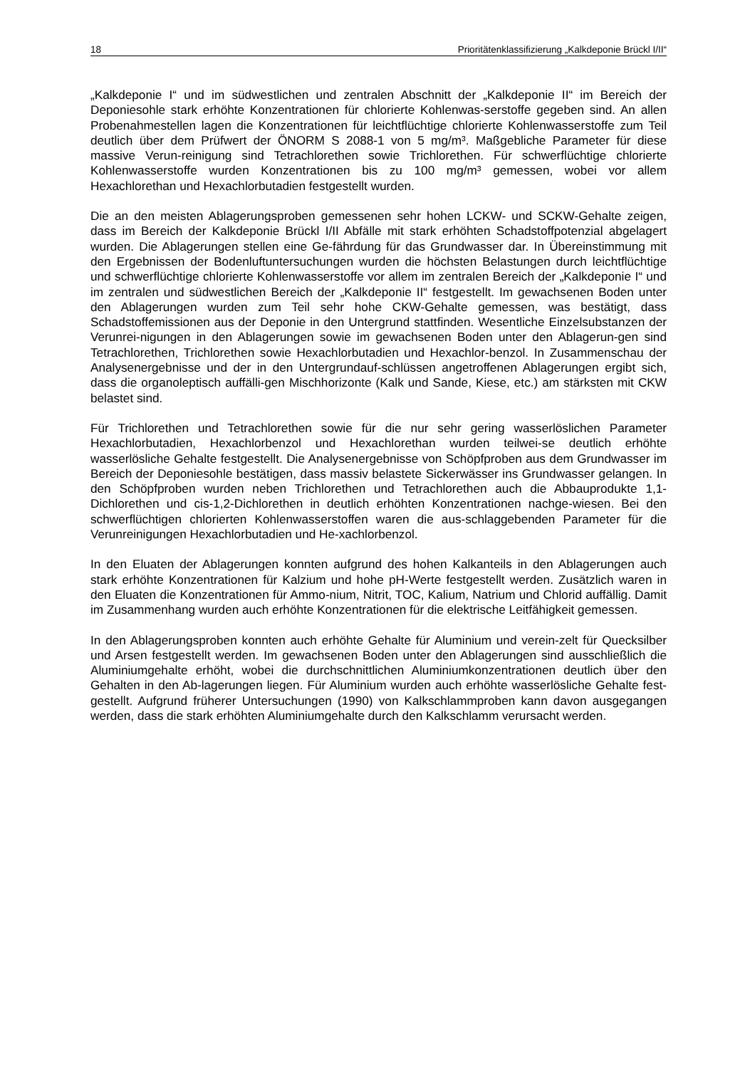18 Prioritätenklassifizierung „Kalkdeponie Brückl I/II“
„Kalkdeponie I“ und im südwestlichen und zentralen Abschnitt der „Kalkdeponie II“ im Bereich der Deponiesohle stark erhöhte Konzentrationen für chlorierte Kohlenwas-serstoffe gegeben sind. An allen Probenahmestellen lagen die Konzentrationen für leichtflüchtige chlorierte Kohlenwasserstoffe zum Teil deutlich über dem Prüfwert der ÖNORM S 2088-1 von 5 mg/m³. Maßgebliche Parameter für diese massive Verun-reinigung sind Tetrachlorethen sowie Trichlorethen. Für schwerflüchtige chlorierte Kohlenwasserstoffe wurden Konzentrationen bis zu 100 mg/m³ gemessen, wobei vor allem Hexachlorethan und Hexachlorbutadien festgestellt wurden.
Die an den meisten Ablagerungsproben gemessenen sehr hohen LCKW- und SCKW-Gehalte zeigen, dass im Bereich der Kalkdeponie Brückl I/II Abfälle mit stark erhöhten Schadstoffpotenzial abgelagert wurden. Die Ablagerungen stellen eine Ge-fährdung für das Grundwasser dar. In Übereinstimmung mit den Ergebnissen der Bodenluftuntersuchungen wurden die höchsten Belastungen durch leichtflüchtige und schwerflüchtige chlorierte Kohlenwasserstoffe vor allem im zentralen Bereich der „Kalkdeponie I“ und im zentralen und südwestlichen Bereich der „Kalkdeponie II“ festgestellt. Im gewachsenen Boden unter den Ablagerungen wurden zum Teil sehr hohe CKW-Gehalte gemessen, was bestätigt, dass Schadstoffemissionen aus der Deponie in den Untergrund stattfinden. Wesentliche Einzelsubstanzen der Verunrei-nigungen in den Ablagerungen sowie im gewachsenen Boden unter den Ablagerun-gen sind Tetrachlorethen, Trichlorethen sowie Hexachlorbutadien und Hexachlor-benzol. In Zusammenschau der Analysenergebnisse und der in den Untergrundauf-schlüssen angetroffenen Ablagerungen ergibt sich, dass die organoleptisch auffälli-gen Mischhorizonte (Kalk und Sande, Kiese, etc.) am stärksten mit CKW belastet sind.
Für Trichlorethen und Tetrachlorethen sowie für die nur sehr gering wasserlöslichen Parameter Hexachlorbutadien, Hexachlorbenzol und Hexachlorethan wurden teilwei-se deutlich erhöhte wasserlösliche Gehalte festgestellt. Die Analysenergebnisse von Schöpfproben aus dem Grundwasser im Bereich der Deponiesohle bestätigen, dass massiv belastete Sickerwässer ins Grundwasser gelangen. In den Schöpfproben wurden neben Trichlorethen und Tetrachlorethen auch die Abbauprodukte 1,1-Dichlorethen und cis-1,2-Dichlorethen in deutlich erhöhten Konzentrationen nachge-wiesen. Bei den schwerflüchtigen chlorierten Kohlenwasserstoffen waren die aus-schlaggebenden Parameter für die Verunreinigungen Hexachlorbutadien und He-xachlorbenzol.
In den Eluaten der Ablagerungen konnten aufgrund des hohen Kalkanteils in den Ablagerungen auch stark erhöhte Konzentrationen für Kalzium und hohe pH-Werte festgestellt werden. Zusätzlich waren in den Eluaten die Konzentrationen für Ammo-nium, Nitrit, TOC, Kalium, Natrium und Chlorid auffällig. Damit im Zusammenhang wurden auch erhöhte Konzentrationen für die elektrische Leitfähigkeit gemessen.
In den Ablagerungsproben konnten auch erhöhte Gehalte für Aluminium und verein-zelt für Quecksilber und Arsen festgestellt werden. Im gewachsenen Boden unter den Ablagerungen sind ausschließlich die Aluminiumgehalte erhöht, wobei die durchschnittlichen Aluminiumkonzentrationen deutlich über den Gehalten in den Ab-lagerungen liegen. Für Aluminium wurden auch erhöhte wasserlösliche Gehalte fest-gestellt. Aufgrund früherer Untersuchungen (1990) von Kalkschlammproben kann davon ausgegangen werden, dass die stark erhöhten Aluminiumgehalte durch den Kalkschlamm verursacht werden.